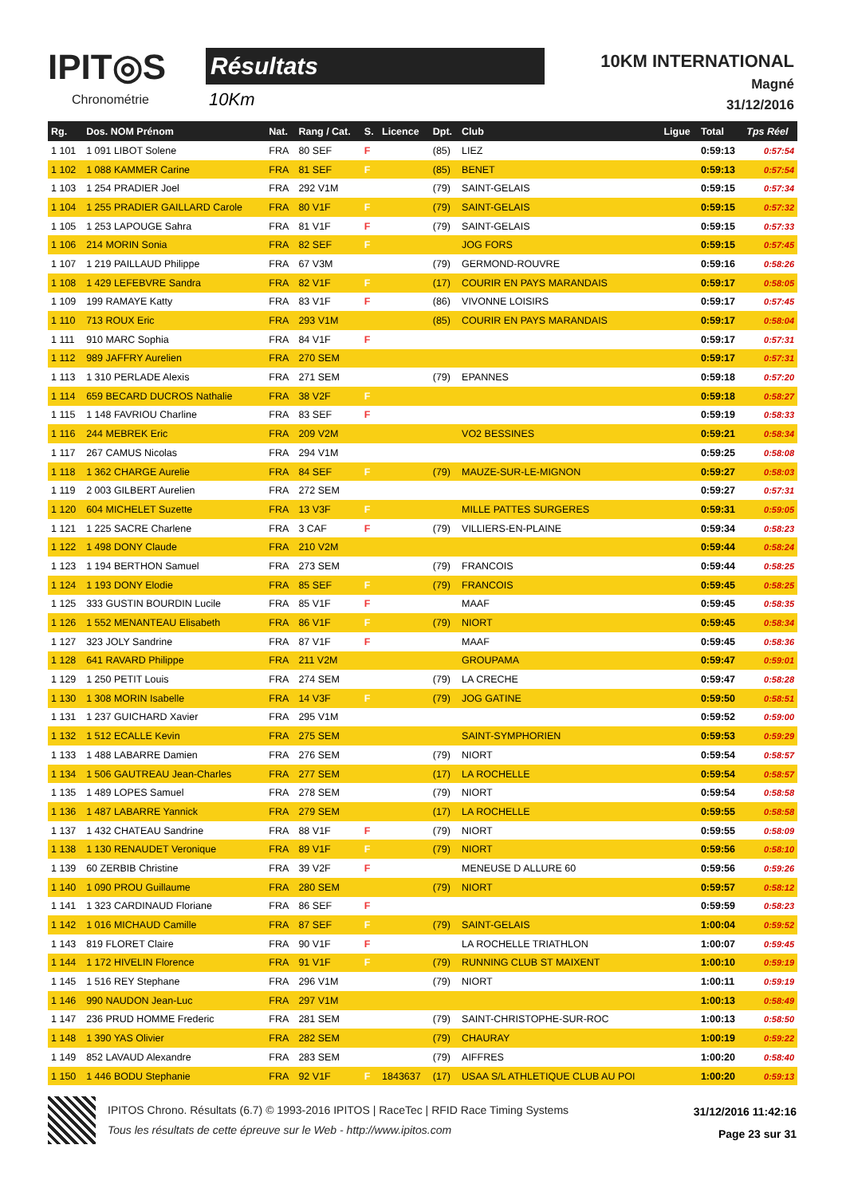IPIT◎S
Chronométrie
Résultats
10Km
10KM INTERNATIONAL
Magné
31/12/2016
| Rg. | Dos. NOM Prénom | Nat. | Rang / Cat. | S. | Licence | Dpt. | Club | Ligue | Total | Tps Réel |
| --- | --- | --- | --- | --- | --- | --- | --- | --- | --- | --- |
| 1 101 | 1 091 LIBOT Solene | FRA | 80 SEF | F | | (85) | LIEZ | | 0:59:13 | 0:57:54 |
| 1 102 | 1 088 KAMMER Carine | FRA | 81 SEF | F | | (85) | BENET | | 0:59:13 | 0:57:54 |
| 1 103 | 1 254 PRADIER Joel | FRA | 292 V1M | | | (79) | SAINT-GELAIS | | 0:59:15 | 0:57:34 |
| 1 104 | 1 255 PRADIER GAILLARD Carole | FRA | 80 V1F | F | | (79) | SAINT-GELAIS | | 0:59:15 | 0:57:32 |
| 1 105 | 1 253 LAPOUGE Sahra | FRA | 81 V1F | F | | (79) | SAINT-GELAIS | | 0:59:15 | 0:57:33 |
| 1 106 | 214 MORIN Sonia | FRA | 82 SEF | F | | | JOG FORS | | 0:59:15 | 0:57:45 |
| 1 107 | 1 219 PAILLAUD Philippe | FRA | 67 V3M | | | (79) | GERMOND-ROUVRE | | 0:59:16 | 0:58:26 |
| 1 108 | 1 429 LEFEBVRE Sandra | FRA | 82 V1F | F | | (17) | COURIR EN PAYS MARANDAIS | | 0:59:17 | 0:58:05 |
| 1 109 | 199 RAMAYE Katty | FRA | 83 V1F | F | | (86) | VIVONNE LOISIRS | | 0:59:17 | 0:57:45 |
| 1 110 | 713 ROUX Eric | FRA | 293 V1M | | | (85) | COURIR EN PAYS MARANDAIS | | 0:59:17 | 0:58:04 |
| 1 111 | 910 MARC Sophia | FRA | 84 V1F | F | | | | | 0:59:17 | 0:57:31 |
| 1 112 | 989 JAFFRY Aurelien | FRA | 270 SEM | | | | | | 0:59:17 | 0:57:31 |
| 1 113 | 1 310 PERLADE Alexis | FRA | 271 SEM | | | (79) | EPANNES | | 0:59:18 | 0:57:20 |
| 1 114 | 659 BECARD DUCROS Nathalie | FRA | 38 V2F | F | | | | | 0:59:18 | 0:58:27 |
| 1 115 | 1 148 FAVRIOU Charline | FRA | 83 SEF | F | | | | | 0:59:19 | 0:58:33 |
| 1 116 | 244 MEBREK Eric | FRA | 209 V2M | | | | VO2 BESSINES | | 0:59:21 | 0:58:34 |
| 1 117 | 267 CAMUS Nicolas | FRA | 294 V1M | | | | | | 0:59:25 | 0:58:08 |
| 1 118 | 1 362 CHARGE Aurelie | FRA | 84 SEF | F | | (79) | MAUZE-SUR-LE-MIGNON | | 0:59:27 | 0:58:03 |
| 1 119 | 2 003 GILBERT Aurelien | FRA | 272 SEM | | | | | | 0:59:27 | 0:57:31 |
| 1 120 | 604 MICHELET Suzette | FRA | 13 V3F | F | | | MILLE PATTES SURGERES | | 0:59:31 | 0:59:05 |
| 1 121 | 1 225 SACRE Charlene | FRA | 3 CAF | F | | (79) | VILLIERS-EN-PLAINE | | 0:59:34 | 0:58:23 |
| 1 122 | 1 498 DONY Claude | FRA | 210 V2M | | | | | | 0:59:44 | 0:58:24 |
| 1 123 | 1 194 BERTHON Samuel | FRA | 273 SEM | | | (79) | FRANCOIS | | 0:59:44 | 0:58:25 |
| 1 124 | 1 193 DONY Elodie | FRA | 85 SEF | F | | (79) | FRANCOIS | | 0:59:45 | 0:58:25 |
| 1 125 | 333 GUSTIN BOURDIN Lucile | FRA | 85 V1F | F | | | MAAF | | 0:59:45 | 0:58:35 |
| 1 126 | 1 552 MENANTEAU Elisabeth | FRA | 86 V1F | F | | (79) | NIORT | | 0:59:45 | 0:58:34 |
| 1 127 | 323 JOLY Sandrine | FRA | 87 V1F | F | | | MAAF | | 0:59:45 | 0:58:36 |
| 1 128 | 641 RAVARD Philippe | FRA | 211 V2M | | | | GROUPAMA | | 0:59:47 | 0:59:01 |
| 1 129 | 1 250 PETIT Louis | FRA | 274 SEM | | | (79) | LA CRECHE | | 0:59:47 | 0:58:28 |
| 1 130 | 1 308 MORIN Isabelle | FRA | 14 V3F | F | | (79) | JOG GATINE | | 0:59:50 | 0:58:51 |
| 1 131 | 1 237 GUICHARD Xavier | FRA | 295 V1M | | | | | | 0:59:52 | 0:59:00 |
| 1 132 | 1 512 ECALLE Kevin | FRA | 275 SEM | | | | SAINT-SYMPHORIEN | | 0:59:53 | 0:59:29 |
| 1 133 | 1 488 LABARRE Damien | FRA | 276 SEM | | | (79) | NIORT | | 0:59:54 | 0:58:57 |
| 1 134 | 1 506 GAUTREAU Jean-Charles | FRA | 277 SEM | | | (17) | LA ROCHELLE | | 0:59:54 | 0:58:57 |
| 1 135 | 1 489 LOPES Samuel | FRA | 278 SEM | | | (79) | NIORT | | 0:59:54 | 0:58:58 |
| 1 136 | 1 487 LABARRE Yannick | FRA | 279 SEM | | | (17) | LA ROCHELLE | | 0:59:55 | 0:58:58 |
| 1 137 | 1 432 CHATEAU Sandrine | FRA | 88 V1F | F | | (79) | NIORT | | 0:59:55 | 0:58:09 |
| 1 138 | 1 130 RENAUDET Veronique | FRA | 89 V1F | F | | (79) | NIORT | | 0:59:56 | 0:58:10 |
| 1 139 | 60 ZERBIB Christine | FRA | 39 V2F | F | | | MENEUSE D ALLURE 60 | | 0:59:56 | 0:59:26 |
| 1 140 | 1 090 PROU Guillaume | FRA | 280 SEM | | | (79) | NIORT | | 0:59:57 | 0:58:12 |
| 1 141 | 1 323 CARDINAUD Floriane | FRA | 86 SEF | F | | | | | 0:59:59 | 0:58:23 |
| 1 142 | 1 016 MICHAUD Camille | FRA | 87 SEF | F | | (79) | SAINT-GELAIS | | 1:00:04 | 0:59:52 |
| 1 143 | 819 FLORET Claire | FRA | 90 V1F | F | | | LA ROCHELLE TRIATHLON | | 1:00:07 | 0:59:45 |
| 1 144 | 1 172 HIVELIN Florence | FRA | 91 V1F | F | | (79) | RUNNING CLUB ST MAIXENT | | 1:00:10 | 0:59:19 |
| 1 145 | 1 516 REY Stephane | FRA | 296 V1M | | | (79) | NIORT | | 1:00:11 | 0:59:19 |
| 1 146 | 990 NAUDON Jean-Luc | FRA | 297 V1M | | | | | | 1:00:13 | 0:58:49 |
| 1 147 | 236 PRUD HOMME Frederic | FRA | 281 SEM | | | (79) | SAINT-CHRISTOPHE-SUR-ROC | | 1:00:13 | 0:58:50 |
| 1 148 | 1 390 YAS Olivier | FRA | 282 SEM | | | (79) | CHAURAY | | 1:00:19 | 0:59:22 |
| 1 149 | 852 LAVAUD Alexandre | FRA | 283 SEM | | | (79) | AIFFRES | | 1:00:20 | 0:58:40 |
| 1 150 | 1 446 BODU Stephanie | FRA | 92 V1F | F | 1843637 | (17) | USAA S/L ATHLETIQUE CLUB AU POI | | 1:00:20 | 0:59:13 |
IPITOS Chrono. Résultats (6.7) © 1993-2016 IPITOS | RaceTec | RFID Race Timing Systems
Tous les résultats de cette épreuve sur le Web - http://www.ipitos.com
31/12/2016 11:42:16
Page 23 sur 31